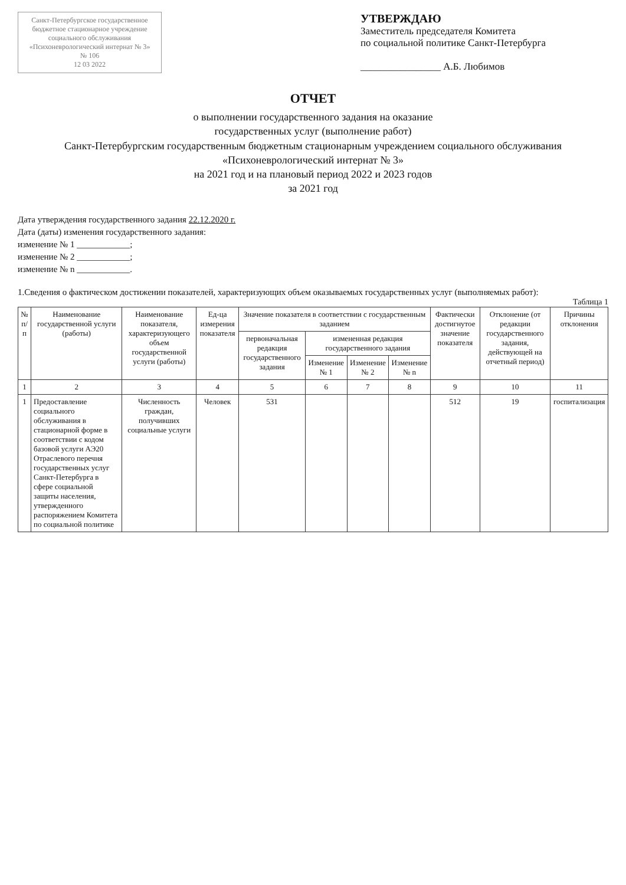Санкт-Петербургское государственное бюджетное стационарное учреждение социального обслуживания «Психоневрологический интернат № 3»
№ 106
12 03 2022
УТВЕРЖДАЮ
Заместитель председателя Комитета
по социальной политике Санкт-Петербурга
________________ А.Б. Любимов
ОТЧЕТ
о выполнении государственного задания на оказание
государственных услуг (выполнение работ)
Санкт-Петербургским государственным бюджетным стационарным учреждением социального обслуживания
«Психоневрологический интернат № 3»
на 2021 год и на плановый период 2022 и 2023 годов
за 2021 год
Дата утверждения государственного задания 22.12.2020 г.
Дата (даты) изменения государственного задания:
изменение № 1 ____________;
изменение № 2 ____________;
изменение № n ____________.
1.Сведения о фактическом достижении показателей, характеризующих объем оказываемых государственных услуг (выполняемых работ):
Таблица 1
| № п/п | Наименование государственной услуги (работы) | Наименование показателя, характеризующего объем государственной услуги (работы) | Ед-ца измерения показателя | Значение показателя в соответствии с государственным заданием | | | | Фактически достигнутое значение показателя | Отклонение (от редакции государственного задания, действующей на отчетный период) | Причины отклонения |
| --- | --- | --- | --- | --- | --- | --- | --- | --- | --- | --- |
| | | | | первоначальная редакция государственного задания | измененная редакция государственного задания | | | | | |
| | | | | | Изменение № 1 | Изменение № 2 | Изменение № n | | | |
| 1 | 2 | 3 | 4 | 5 | 6 | 7 | 8 | 9 | 10 | 11 |
| 1 | Предоставление социального обслуживания в стационарной форме в соответствии с кодом базовой услуги АЭ20 Отраслевого перечня государственных услуг Санкт-Петербурга в сфере социальной защиты населения, утвержденного распоряжением Комитета по социальной политике | Численность граждан, получивших социальные услуги | Человек | 531 | | | | 512 | 19 | госпитализация |